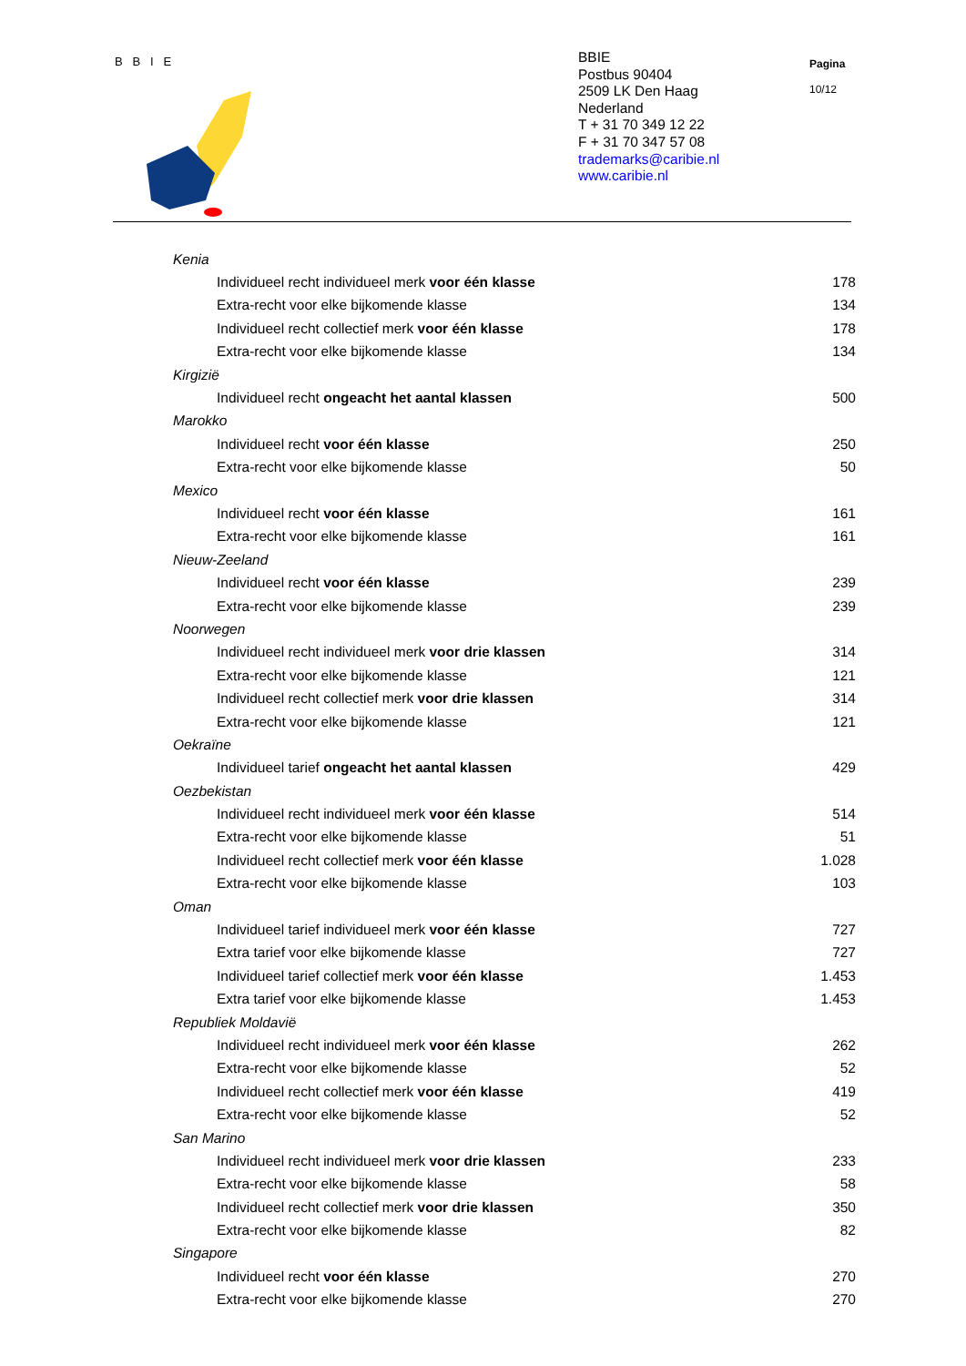B B I E
BBIE
Postbus 90404
2509 LK Den Haag
Nederland
T + 31 70 349 12 22
F + 31 70 347 57 08
trademarks@caribie.nl
www.caribie.nl
Pagina
10/12
| Kenia | |
| Individueel recht individueel merk voor één klasse | 178 |
| Extra-recht voor elke bijkomende klasse | 134 |
| Individueel recht collectief merk voor één klasse | 178 |
| Extra-recht voor elke bijkomende klasse | 134 |
| Kirgizië | |
| Individueel recht ongeacht het aantal klassen | 500 |
| Marokko | |
| Individueel recht voor één klasse | 250 |
| Extra-recht voor elke bijkomende klasse | 50 |
| Mexico | |
| Individueel recht voor één klasse | 161 |
| Extra-recht voor elke bijkomende klasse | 161 |
| Nieuw-Zeeland | |
| Individueel recht voor één klasse | 239 |
| Extra-recht voor elke bijkomende klasse | 239 |
| Noorwegen | |
| Individueel recht individueel merk voor drie klassen | 314 |
| Extra-recht voor elke bijkomende klasse | 121 |
| Individueel recht collectief merk voor drie klassen | 314 |
| Extra-recht voor elke bijkomende klasse | 121 |
| Oekraïne | |
| Individueel tarief ongeacht het aantal klassen | 429 |
| Oezbekistan | |
| Individueel recht individueel merk voor één klasse | 514 |
| Extra-recht voor elke bijkomende klasse | 51 |
| Individueel recht collectief merk voor één klasse | 1.028 |
| Extra-recht voor elke bijkomende klasse | 103 |
| Oman | |
| Individueel tarief individueel merk voor één klasse | 727 |
| Extra tarief voor elke bijkomende klasse | 727 |
| Individueel tarief collectief merk voor één klasse | 1.453 |
| Extra tarief voor elke bijkomende klasse | 1.453 |
| Republiek Moldavië | |
| Individueel recht individueel merk voor één klasse | 262 |
| Extra-recht voor elke bijkomende klasse | 52 |
| Individueel recht collectief merk voor één klasse | 419 |
| Extra-recht voor elke bijkomende klasse | 52 |
| San Marino | |
| Individueel recht individueel merk voor drie klassen | 233 |
| Extra-recht voor elke bijkomende klasse | 58 |
| Individueel recht collectief merk voor drie klassen | 350 |
| Extra-recht voor elke bijkomende klasse | 82 |
| Singapore | |
| Individueel recht voor één klasse | 270 |
| Extra-recht voor elke bijkomende klasse | 270 |